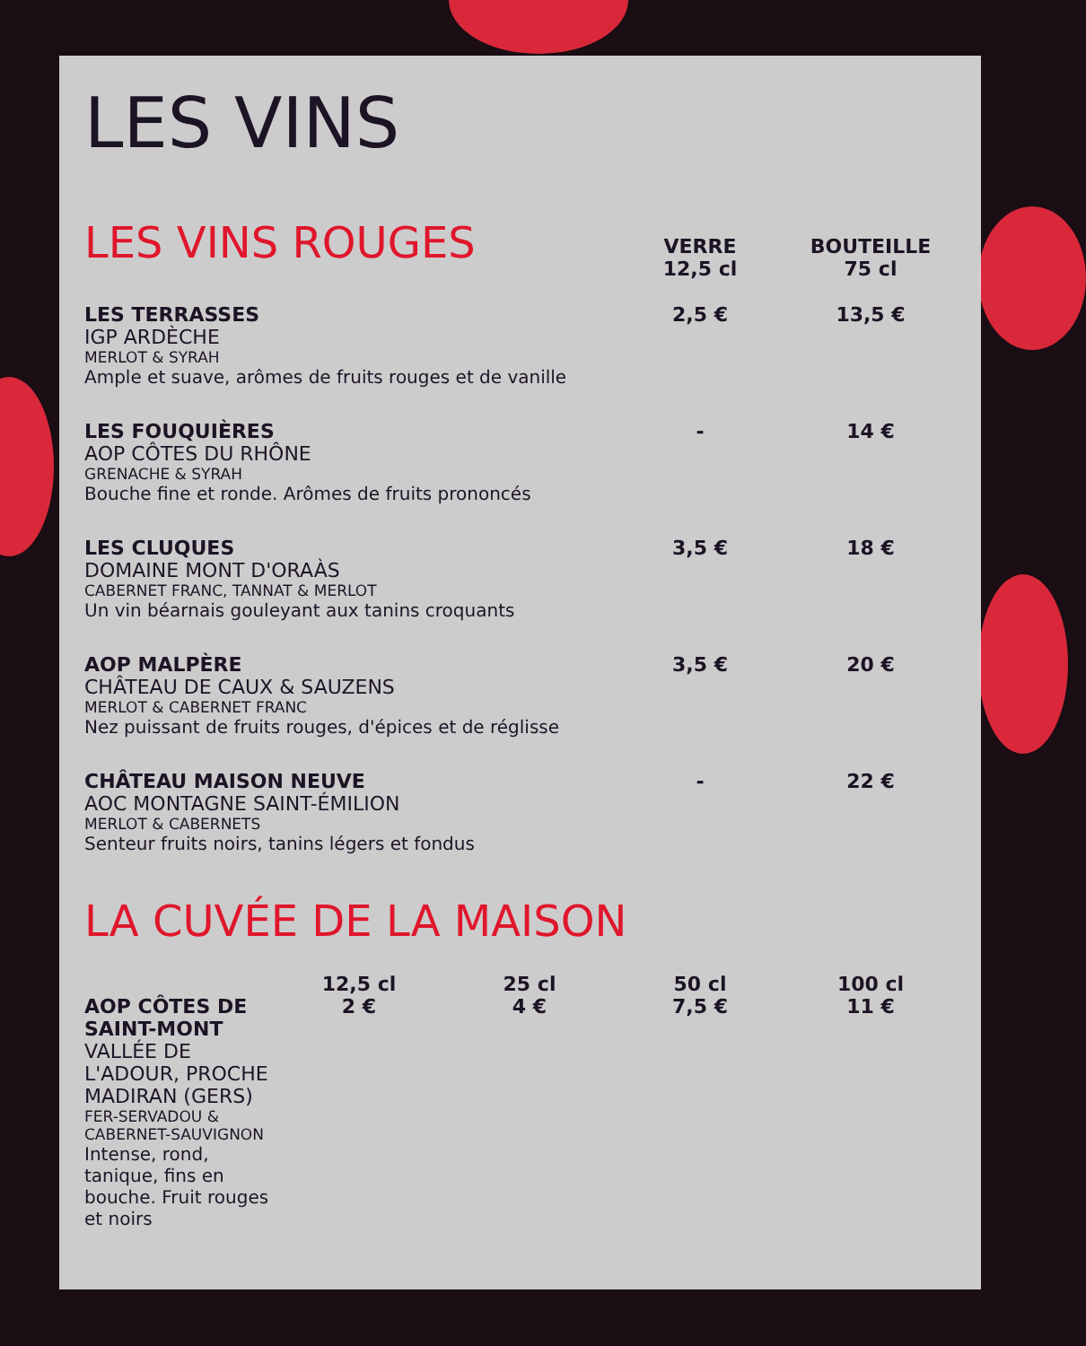LES VINS
| LES VINS ROUGES | VERRE 12,5 cl | BOUTEILLE 75 cl |
| LES TERRASSES IGP ARDÈCHE MERLOT & SYRAH Ample et suave, arômes de fruits rouges et de vanille | 2,5 € | 13,5 € |
| LES FOUQUIÈRES AOP CÔTES DU RHÔNE GRENACHE & SYRAH Bouche fine et ronde. Arômes de fruits prononcés | - | 14 € |
| LES CLUQUES DOMAINE MONT D'ORAÀS CABERNET FRANC, TANNAT & MERLOT Un vin béarnais gouleyant aux tanins croquants | 3,5 € | 18 € |
| AOP MALPÈRE CHÂTEAU DE CAUX & SAUZENS MERLOT & CABERNET FRANC Nez puissant de fruits rouges, d'épices et de réglisse | 3,5 € | 20 € |
| CHÂTEAU MAISON NEUVE AOC MONTAGNE SAINT-ÉMILION MERLOT & CABERNETS Senteur fruits noirs, tanins légers et fondus | - | 22 € |
LA CUVÉE DE LA MAISON
| | 12,5 cl | 25 cl | 50 cl | 100 cl |
| AOP CÔTES DE SAINT-MONT VALLÉE DE L'ADOUR, PROCHE MADIRAN (GERS) FER-SERVADOU & CABERNET-SAUVIGNON Intense, rond, tanique, fins en bouche. Fruit rouges et noirs | 2 € | 4 € | 7,5 € | 11 € |